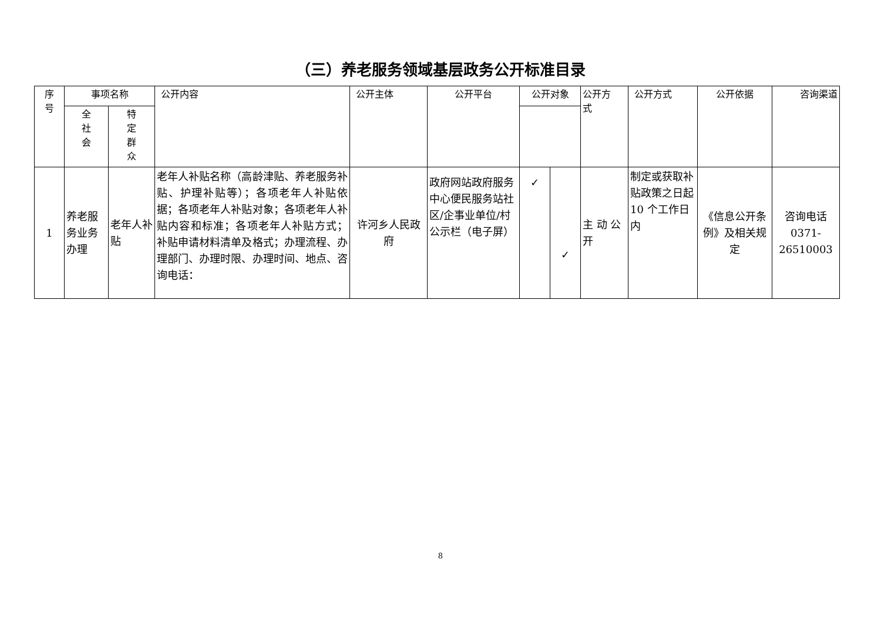（三）养老服务领域基层政务公开标准目录
| 序 号 | 事项名称 | | 公开内容 | 公开主体 | 公开平台 | 公开对象 | | 公开方 式 | 公开方式 | 公开依据 | 咨询渠道 |
| --- | --- | --- | --- | --- | --- | --- | --- | --- | --- | --- | --- |
| | | 全 社 会 | | | | 特 定 群 众 | | | | | |
| 1 | 养老服务业务办理 | 老年人补贴 | 老年人补贴名称（高龄津贴、养老服务补贴、护理补贴等）；各项老年人补贴依据；各项老年人补贴对象；各项老年人补贴内容和标准；各项老年人补贴方式； 补贴申请材料清单及格式；办理流程、办理部门、办理时限、办理时间、地点、咨询电话： | 许河乡人民政府 | 政府网站政府服务中心便民服务站社区/企事业单位/村公示栏（电子屏） | ✓ | ✓ | 主 动 公开 | 制定或获取补贴政策之日起10 个工作日内 | 《信息公开条例》及相关规定 | 咨询电话0371-26510003 |
8